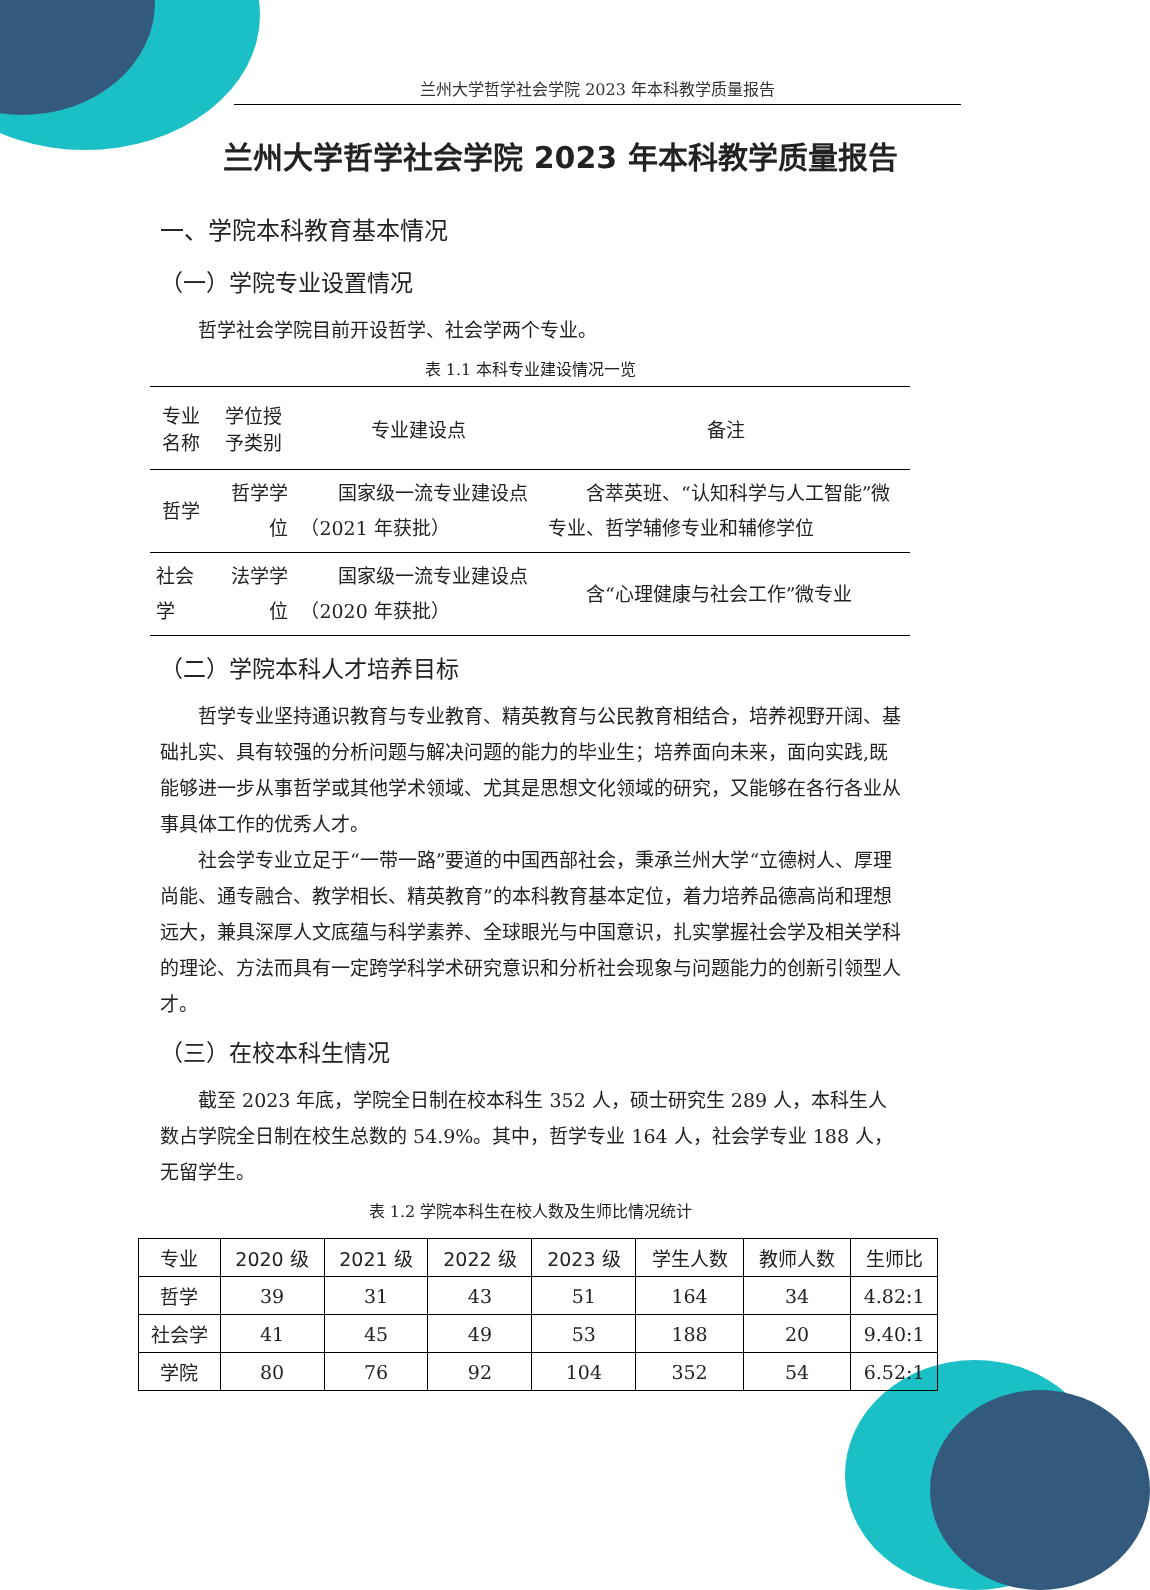兰州大学哲学社会学院 2023 年本科教学质量报告
兰州大学哲学社会学院 2023 年本科教学质量报告
一、学院本科教育基本情况
（一）学院专业设置情况
哲学社会学院目前开设哲学、社会学两个专业。
表 1.1 本科专业建设情况一览
| 专业名称 | 学位授予类别 | 专业建设点 | 备注 |
| --- | --- | --- | --- |
| 哲学 | 哲学学位 | 国家级一流专业建设点（2021 年获批） | 含萃英班、“认知科学与人工智能”微专业、哲学辅修专业和辅修学位 |
| 社会学 | 法学学位 | 国家级一流专业建设点（2020 年获批） | 含“心理健康与社会工作”微专业 |
（二）学院本科人才培养目标
哲学专业坚持通识教育与专业教育、精英教育与公民教育相结合，培养视野开阔、基础扎实、具有较强的分析问题与解决问题的能力的毕业生；培养面向未来，面向实践,既能够进一步从事哲学或其他学术领域、尤其是思想文化领域的研究，又能够在各行各业从事具体工作的优秀人才。
社会学专业立足于“一带一路”要道的中国西部社会，秉承兰州大学“立德树人、厚理尚能、通专融合、教学相长、精英教育”的本科教育基本定位，着力培养品德高尚和理想远大，兼具深厚人文底蕴与科学素养、全球眼光与中国意识，扎实掌握社会学及相关学科的理论、方法而具有一定跨学科学术研究意识和分析社会现象与问题能力的创新引领型人才。
（三）在校本科生情况
截至 2023 年底，学院全日制在校本科生 352 人，硕士研究生 289 人，本科生人数占学院全日制在校生总数的 54.9%。其中，哲学专业 164 人，社会学专业 188 人，无留学生。
表 1.2 学院本科生在校人数及生师比情况统计
| 专业 | 2020 级 | 2021 级 | 2022 级 | 2023 级 | 学生人数 | 教师人数 | 生师比 |
| --- | --- | --- | --- | --- | --- | --- | --- |
| 哲学 | 39 | 31 | 43 | 51 | 164 | 34 | 4.82:1 |
| 社会学 | 41 | 45 | 49 | 53 | 188 | 20 | 9.40:1 |
| 学院 | 80 | 76 | 92 | 104 | 352 | 54 | 6.52:1 |